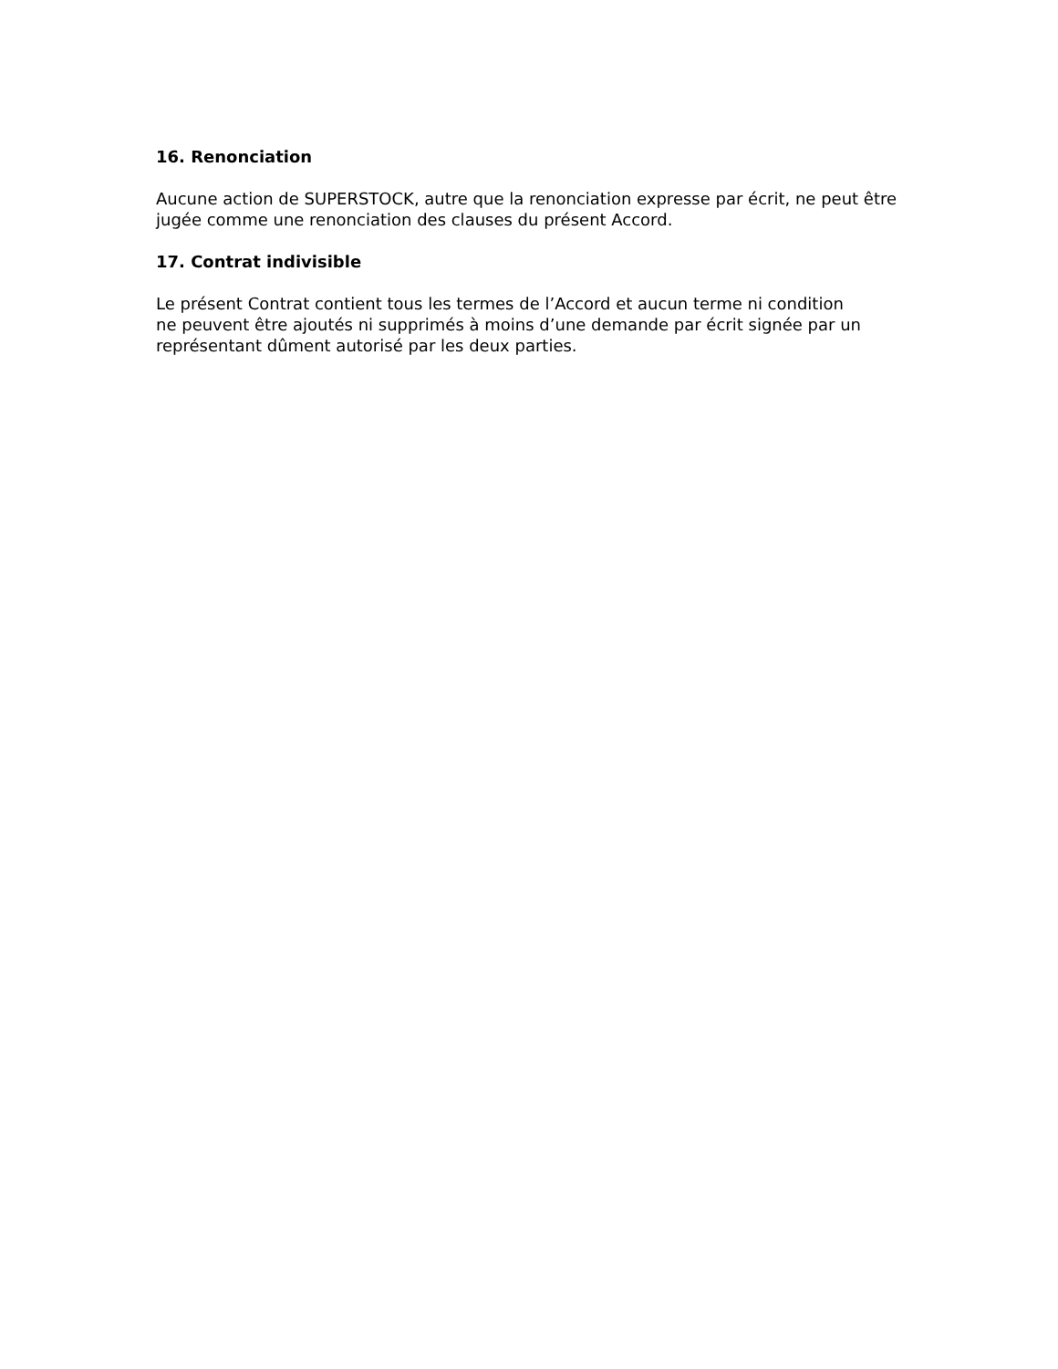16. Renonciation
Aucune action de SUPERSTOCK, autre que la renonciation expresse par écrit, ne peut être jugée comme une renonciation des clauses du présent Accord.
17. Contrat indivisible
Le présent Contrat contient tous les termes de l’Accord et aucun terme ni condition
ne peuvent être ajoutés ni supprimés à moins d’une demande par écrit signée par un représentant dûment autorisé par les deux parties.